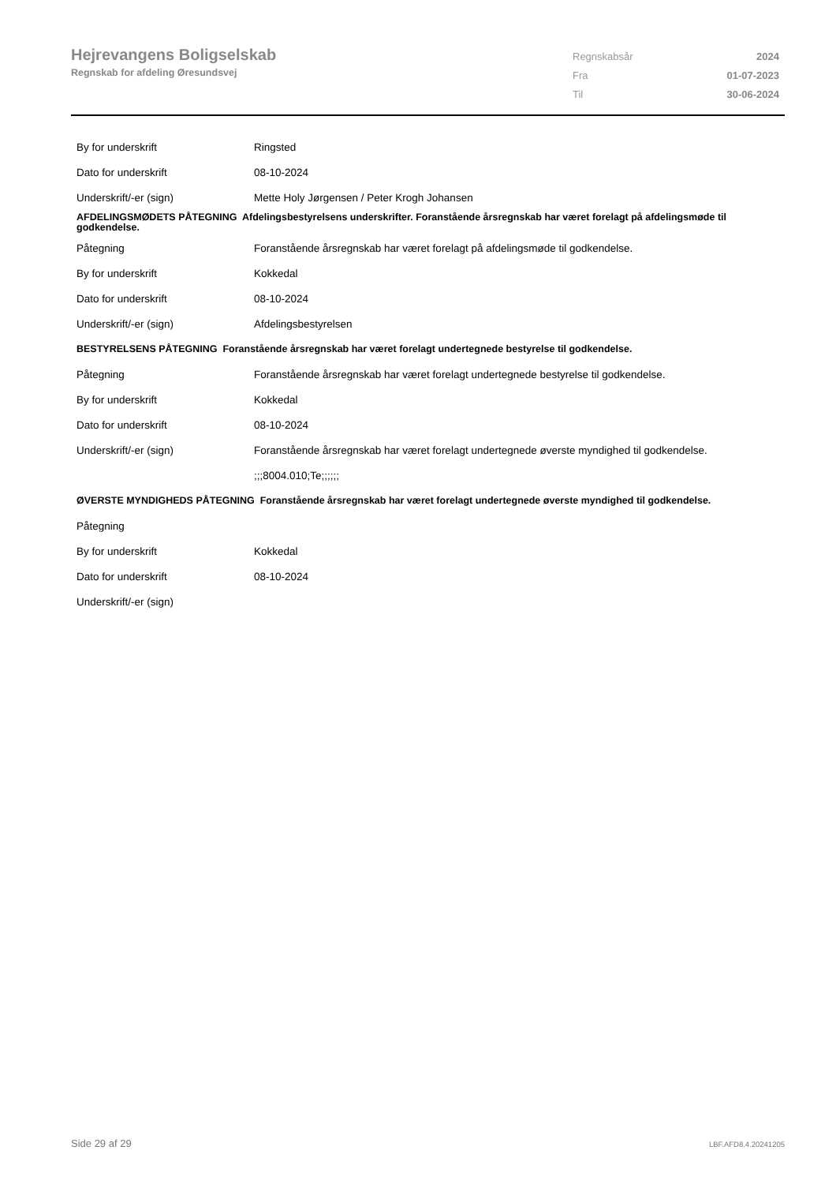Hejrevangens Boligselskab
Regnskab for afdeling Øresundsvej
| Regnskabsår | 2024 |
| Fra | 01-07-2023 |
| Til | 30-06-2024 |
| By for underskrift | Ringsted |
| Dato for underskrift | 08-10-2024 |
| Underskrift/-er (sign) | Mette Holy Jørgensen / Peter Krogh Johansen |
| AFDELINGSMØDETS PÅTEGNING Afdelingsbestyrelsens underskrifter. Foranstående årsregnskab har været forelagt på afdelingsmøde til godkendelse. | |
| Påtegning | Foranstående årsregnskab har været forelagt på afdelingsmøde til godkendelse. |
| By for underskrift | Kokkedal |
| Dato for underskrift | 08-10-2024 |
| Underskrift/-er (sign) | Afdelingsbestyrelsen |
| BESTYRELSENS PÅTEGNING Foranstående årsregnskab har været forelagt undertegnede bestyrelse til godkendelse. | |
| Påtegning | Foranstående årsregnskab har været forelagt undertegnede bestyrelse til godkendelse. |
| By for underskrift | Kokkedal |
| Dato for underskrift | 08-10-2024 |
| Underskrift/-er (sign) | Foranstående årsregnskab har været forelagt undertegnede øverste myndighed til godkendelse. |
| | ;;;8004.010;Te;;;;;; |
| ØVERSTE MYNDIGHEDS PÅTEGNING Foranstående årsregnskab har været forelagt undertegnede øverste myndighed til godkendelse. | |
| Påtegning | |
| By for underskrift | Kokkedal |
| Dato for underskrift | 08-10-2024 |
| Underskrift/-er (sign) | |
Side 29 af 29 LBF.AFD8.4.20241205